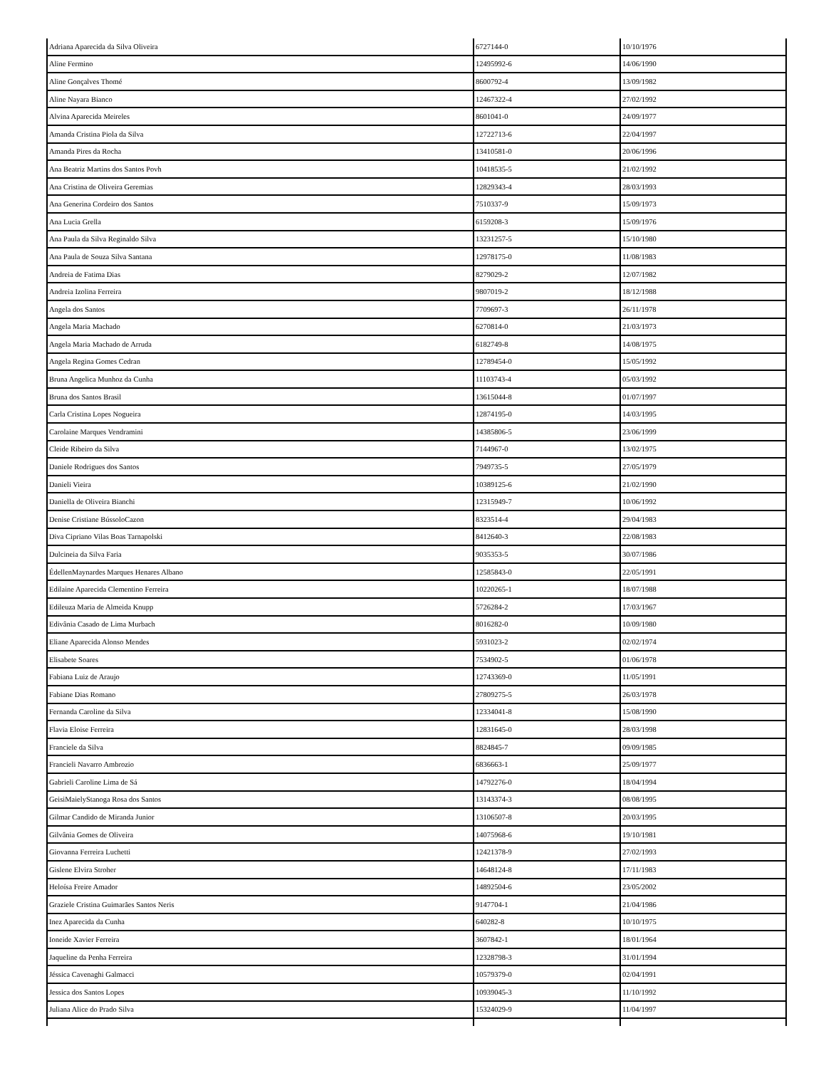| Adriana Aparecida da Silva Oliveira | 6727144-0 | 10/10/1976 |
| Aline Fermino | 12495992-6 | 14/06/1990 |
| Aline Gonçalves Thomé | 8600792-4 | 13/09/1982 |
| Aline Nayara Bianco | 12467322-4 | 27/02/1992 |
| Alvina Aparecida Meireles | 8601041-0 | 24/09/1977 |
| Amanda Cristina Piola da Silva | 12722713-6 | 22/04/1997 |
| Amanda Pires da Rocha | 13410581-0 | 20/06/1996 |
| Ana Beatriz Martins dos Santos Povh | 10418535-5 | 21/02/1992 |
| Ana Cristina de Oliveira Geremias | 12829343-4 | 28/03/1993 |
| Ana Generina Cordeiro dos Santos | 7510337-9 | 15/09/1973 |
| Ana Lucia Grella | 6159208-3 | 15/09/1976 |
| Ana Paula da Silva Reginaldo Silva | 13231257-5 | 15/10/1980 |
| Ana Paula de Souza Silva Santana | 12978175-0 | 11/08/1983 |
| Andreia de Fatima Dias | 8279029-2 | 12/07/1982 |
| Andreia Izolina Ferreira | 9807019-2 | 18/12/1988 |
| Angela dos Santos | 7709697-3 | 26/11/1978 |
| Angela Maria Machado | 6270814-0 | 21/03/1973 |
| Angela Maria Machado de Arruda | 6182749-8 | 14/08/1975 |
| Angela Regina Gomes Cedran | 12789454-0 | 15/05/1992 |
| Bruna Angelica Munhoz da Cunha | 11103743-4 | 05/03/1992 |
| Bruna dos Santos Brasil | 13615044-8 | 01/07/1997 |
| Carla Cristina Lopes Nogueira | 12874195-0 | 14/03/1995 |
| Carolaine Marques Vendramini | 14385806-5 | 23/06/1999 |
| Cleide Ribeiro da Silva | 7144967-0 | 13/02/1975 |
| Daniele Rodrigues dos Santos | 7949735-5 | 27/05/1979 |
| Danieli Vieira | 10389125-6 | 21/02/1990 |
| Daniella de Oliveira Bianchi | 12315949-7 | 10/06/1992 |
| Denise Cristiane BússoloCazon | 8323514-4 | 29/04/1983 |
| Diva Cipriano Vilas Boas Tarnapolski | 8412640-3 | 22/08/1983 |
| Dulcineia da Silva Faria | 9035353-5 | 30/07/1986 |
| ÉdellenMaynardes Marques Henares Albano | 12585843-0 | 22/05/1991 |
| Edilaine Aparecida Clementino Ferreira | 10220265-1 | 18/07/1988 |
| Edileuza Maria de Almeida Knupp | 5726284-2 | 17/03/1967 |
| Edivânia Casado de Lima Murbach | 8016282-0 | 10/09/1980 |
| Eliane Aparecida Alonso Mendes | 5931023-2 | 02/02/1974 |
| Elisabete Soares | 7534902-5 | 01/06/1978 |
| Fabiana Luiz de Araujo | 12743369-0 | 11/05/1991 |
| Fabiane Dias Romano | 27809275-5 | 26/03/1978 |
| Fernanda Caroline da Silva | 12334041-8 | 15/08/1990 |
| Flavia Eloise Ferreira | 12831645-0 | 28/03/1998 |
| Franciele da Silva | 8824845-7 | 09/09/1985 |
| Francieli Navarro Ambrozio | 6836663-1 | 25/09/1977 |
| Gabrieli Caroline Lima de Sá | 14792276-0 | 18/04/1994 |
| GeisiMaielyStanoga Rosa dos Santos | 13143374-3 | 08/08/1995 |
| Gilmar Candido de Miranda Junior | 13106507-8 | 20/03/1995 |
| Gilvânia Gomes de Oliveira | 14075968-6 | 19/10/1981 |
| Giovanna Ferreira Luchetti | 12421378-9 | 27/02/1993 |
| Gislene Elvira Stroher | 14648124-8 | 17/11/1983 |
| Heloísa Freire Amador | 14892504-6 | 23/05/2002 |
| Graziele Cristina Guimarães Santos Neris | 9147704-1 | 21/04/1986 |
| Inez Aparecida da Cunha | 640282-8 | 10/10/1975 |
| Ioneide Xavier Ferreira | 3607842-1 | 18/01/1964 |
| Jaqueline da Penha Ferreira | 12328798-3 | 31/01/1994 |
| Jéssica Cavenaghi Galmacci | 10579379-0 | 02/04/1991 |
| Jessica dos Santos Lopes | 10939045-3 | 11/10/1992 |
| Juliana Alice do Prado Silva | 15324029-9 | 11/04/1997 |